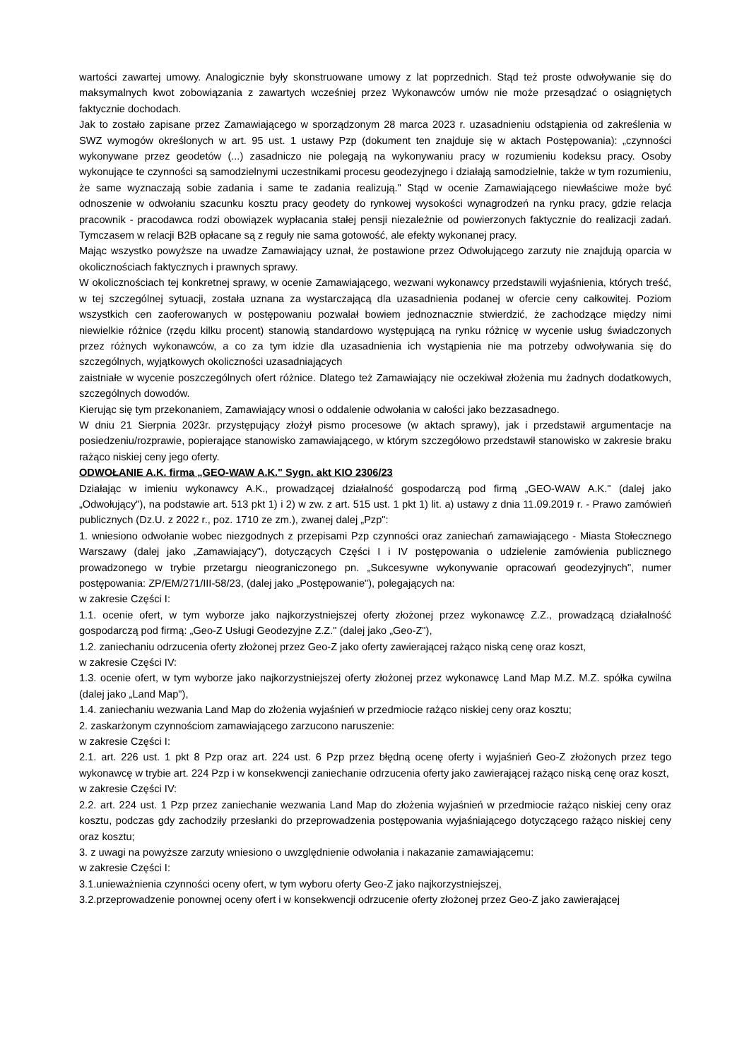wartości zawartej umowy. Analogicznie były skonstruowane umowy z lat poprzednich. Stąd też proste odwoływanie się do maksymalnych kwot zobowiązania z zawartych wcześniej przez Wykonawców umów nie może przesądzać o osiągniętych faktycznie dochodach.
Jak to zostało zapisane przez Zamawiającego w sporządzonym 28 marca 2023 r. uzasadnieniu odstąpienia od zakreślenia w SWZ wymogów określonych w art. 95 ust. 1 ustawy Pzp (dokument ten znajduje się w aktach Postępowania): „czynności wykonywane przez geodetów (...) zasadniczo nie polegają na wykonywaniu pracy w rozumieniu kodeksu pracy. Osoby wykonujące te czynności są samodzielnymi uczestnikami procesu geodezyjnego i działają samodzielnie, także w tym rozumieniu, że same wyznaczają sobie zadania i same te zadania realizują." Stąd w ocenie Zamawiającego niewłaściwe może być odnoszenie w odwołaniu szacunku kosztu pracy geodety do rynkowej wysokości wynagrodzeń na rynku pracy, gdzie relacja pracownik - pracodawca rodzi obowiązek wypłacania stałej pensji niezależnie od powierzonych faktycznie do realizacji zadań. Tymczasem w relacji B2B opłacane są z reguły nie sama gotowość, ale efekty wykonanej pracy.
Mając wszystko powyższe na uwadze Zamawiający uznał, że postawione przez Odwołującego zarzuty nie znajdują oparcia w okolicznościach faktycznych i prawnych sprawy.
W okolicznościach tej konkretnej sprawy, w ocenie Zamawiającego, wezwani wykonawcy przedstawili wyjaśnienia, których treść, w tej szczególnej sytuacji, została uznana za wystarczającą dla uzasadnienia podanej w ofercie ceny całkowitej. Poziom wszystkich cen zaoferowanych w postępowaniu pozwalał bowiem jednoznacznie stwierdzić, że zachodzące między nimi niewielkie różnice (rzędu kilku procent) stanowią standardowo występującą na rynku różnicę w wycenie usług świadczonych przez różnych wykonawców, a co za tym idzie dla uzasadnienia ich wystąpienia nie ma potrzeby odwoływania się do szczególnych, wyjątkowych okoliczności uzasadniających
zaistniałe w wycenie poszczególnych ofert różnice. Dlatego też Zamawiający nie oczekiwał złożenia mu żadnych dodatkowych, szczególnych dowodów.
Kierując się tym przekonaniem, Zamawiający wnosi o oddalenie odwołania w całości jako bezzasadnego.
W dniu 21 Sierpnia 2023r. przystępujący złożył pismo procesowe (w aktach sprawy), jak i przedstawił argumentacje na posiedzeniu/rozprawie, popierające stanowisko zamawiającego, w którym szczegółowo przedstawił stanowisko w zakresie braku rażąco niskiej ceny jego oferty.
ODWOŁANIE A.K. firma „GEO-WAW A.K." Sygn. akt KIO 2306/23
Działając w imieniu wykonawcy A.K., prowadzącej działalność gospodarczą pod firmą „GEO-WAW A.K." (dalej jako „Odwołujący"), na podstawie art. 513 pkt 1) i 2) w zw. z art. 515 ust. 1 pkt 1) lit. a) ustawy z dnia 11.09.2019 r. - Prawo zamówień publicznych (Dz.U. z 2022 r., poz. 1710 ze zm.), zwanej dalej „Pzp":
1. wniesiono odwołanie wobec niezgodnych z przepisami Pzp czynności oraz zaniechań zamawiającego - Miasta Stołecznego Warszawy (dalej jako „Zamawiający"), dotyczących Części I i IV postępowania o udzielenie zamówienia publicznego prowadzonego w trybie przetargu nieograniczonego pn. „Sukcesywne wykonywanie opracowań geodezyjnych", numer postępowania: ZP/EM/271/III-58/23, (dalej jako „Postępowanie"), polegających na:
w zakresie Części I:
1.1. ocenie ofert, w tym wyborze jako najkorzystniejszej oferty złożonej przez wykonawcę Z.Z., prowadzącą działalność gospodarczą pod firmą: „Geo-Z Usługi Geodezyjne Z.Z." (dalej jako „Geo-Z"),
1.2. zaniechaniu odrzucenia oferty złożonej przez Geo-Z jako oferty zawierającej rażąco niską cenę oraz koszt,
w zakresie Części IV:
1.3. ocenie ofert, w tym wyborze jako najkorzystniejszej oferty złożonej przez wykonawcę Land Map M.Z. M.Z. spółka cywilna (dalej jako „Land Map"),
1.4. zaniechaniu wezwania Land Map do złożenia wyjaśnień w przedmiocie rażąco niskiej ceny oraz kosztu;
2. zaskarżonym czynnościom zamawiającego zarzucono naruszenie:
w zakresie Części I:
2.1. art. 226 ust. 1 pkt 8 Pzp oraz art. 224 ust. 6 Pzp przez błędną ocenę oferty i wyjaśnień Geo-Z złożonych przez tego wykonawcę w trybie art. 224 Pzp i w konsekwencji zaniechanie odrzucenia oferty jako zawierającej rażąco niską cenę oraz koszt,
w zakresie Części IV:
2.2. art. 224 ust. 1 Pzp przez zaniechanie wezwania Land Map do złożenia wyjaśnień w przedmiocie rażąco niskiej ceny oraz kosztu, podczas gdy zachodziły przesłanki do przeprowadzenia postępowania wyjaśniającego dotyczącego rażąco niskiej ceny oraz kosztu;
3. z uwagi na powyższe zarzuty wniesiono o uwzględnienie odwołania i nakazanie zamawiającemu:
w zakresie Części I:
3.1.unieważnienia czynności oceny ofert, w tym wyboru oferty Geo-Z jako najkorzystniejszej,
3.2.przeprowadzenie ponownej oceny ofert i w konsekwencji odrzucenie oferty złożonej przez Geo-Z jako zawierającej